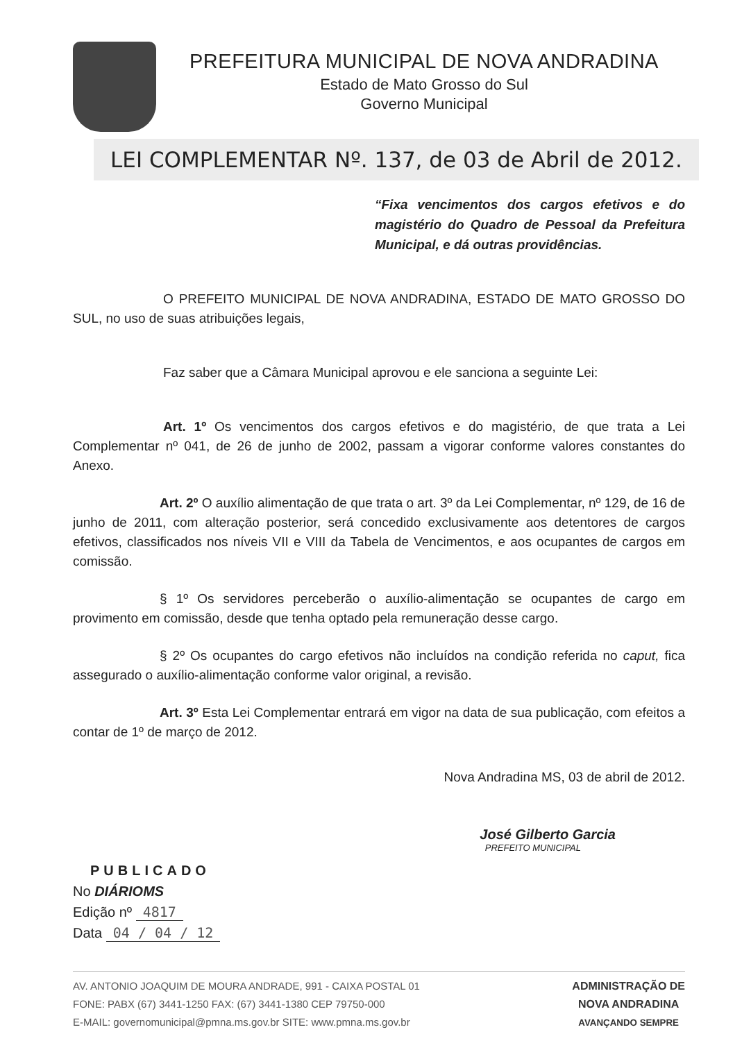PREFEITURA MUNICIPAL DE NOVA ANDRADINA
Estado de Mato Grosso do Sul
Governo Municipal
LEI COMPLEMENTAR Nº. 137, de 03 de Abril de 2012.
“Fixa vencimentos dos cargos efetivos e do magistério do Quadro de Pessoal da Prefeitura Municipal, e dá outras providências.
O PREFEITO MUNICIPAL DE NOVA ANDRADINA, ESTADO DE MATO GROSSO DO SUL, no uso de suas atribuições legais,
Faz saber que a Câmara Municipal aprovou e ele sanciona a seguinte Lei:
Art. 1º Os vencimentos dos cargos efetivos e do magistério, de que trata a Lei Complementar nº 041, de 26 de junho de 2002, passam a vigorar conforme valores constantes do Anexo.
Art. 2º O auxílio alimentação de que trata o art. 3º da Lei Complementar, nº 129, de 16 de junho de 2011, com alteração posterior, será concedido exclusivamente aos detentores de cargos efetivos, classificados nos níveis VII e VIII da Tabela de Vencimentos, e aos ocupantes de cargos em comissão.
§ 1º Os servidores perceberão o auxílio-alimentação se ocupantes de cargo em provimento em comissão, desde que tenha optado pela remuneração desse cargo.
§ 2º Os ocupantes do cargo efetivos não incluídos na condição referida no caput, fica assegurado o auxílio-alimentação conforme valor original, a revisão.
Art. 3º Esta Lei Complementar entrará em vigor na data de sua publicação, com efeitos a contar de 1º de março de 2012.
Nova Andradina MS, 03 de abril de 2012.
José Gilberto Garcia
PREFEITO MUNICIPAL
PUBLICADO
No DIÁRIOMS
Edição nº 4817
Data 04 / 04 / 12
AV. ANTONIO JOAQUIM DE MOURA ANDRADE, 991 - CAIXA POSTAL 01
FONE: PABX (67) 3441-1250 FAX: (67) 3441-1380 CEP 79750-000
E-MAIL: governomunicipal@pmna.ms.gov.br SITE: www.pmna.ms.gov.br
ADMINISTRAÇÃO DE
NOVA ANDRADINA
AVANÇANDO SEMPRE